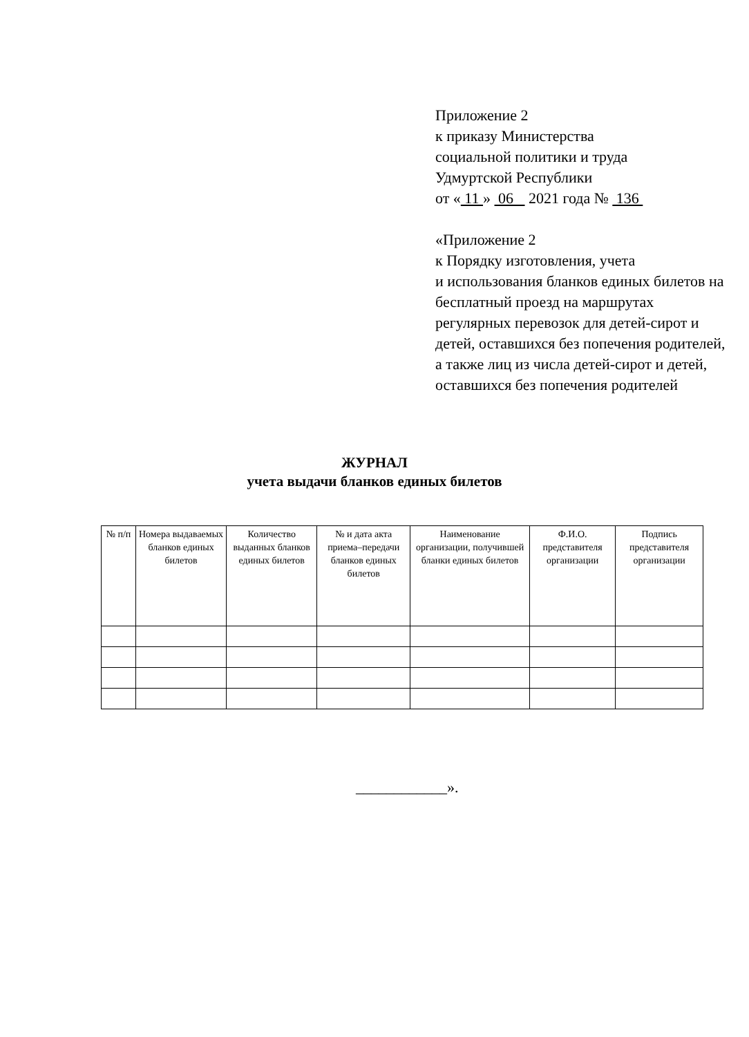Приложение 2
к приказу Министерства
социальной политики и труда
Удмуртской Республики
от « 11 » 06 2021 года № 136
«Приложение 2
к Порядку изготовления, учета
и использования бланков единых билетов на бесплатный проезд на маршрутах регулярных перевозок для детей-сирот и детей, оставшихся без попечения родителей, а также лиц из числа детей-сирот и детей, оставшихся без попечения родителей
ЖУРНАЛ
учета выдачи бланков единых билетов
| № п/п | Номера выдаваемых бланков единых билетов | Количество выданных бланков единых билетов | № и дата акта приема–передачи бланков единых билетов | Наименование организации, получившей бланки единых билетов | Ф.И.О. представителя организации | Подпись представителя организации |
| --- | --- | --- | --- | --- | --- | --- |
____________».